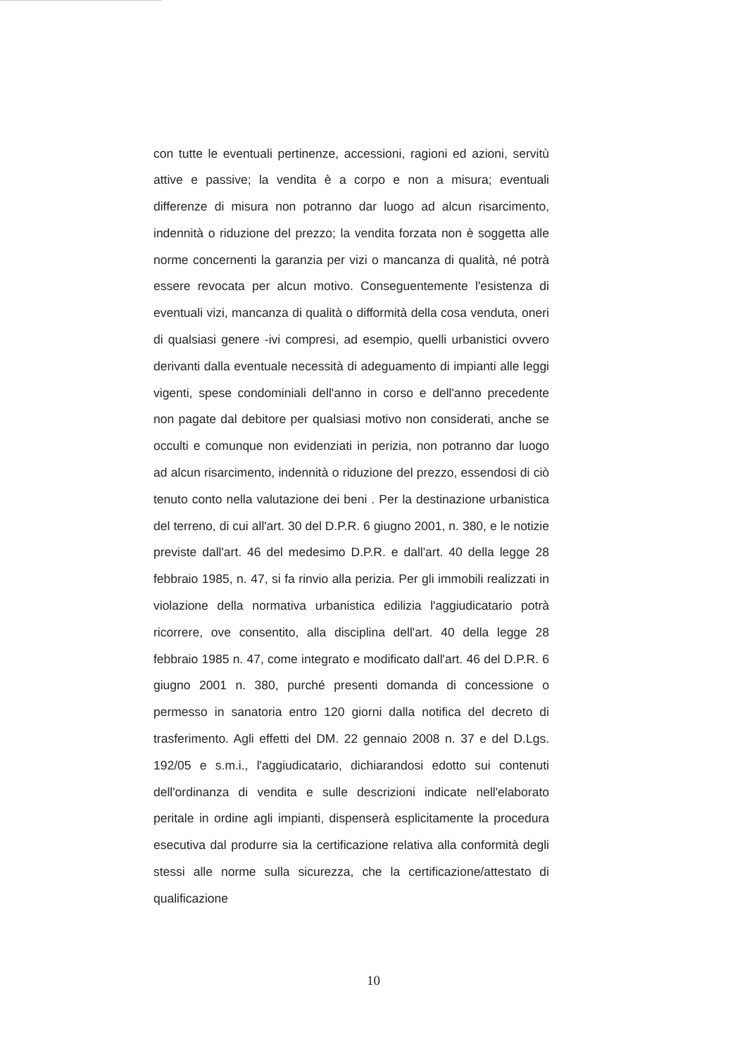con tutte le eventuali pertinenze, accessioni, ragioni ed azioni, servitù attive e passive; la vendita è a corpo e non a misura; eventuali differenze di misura non potranno dar luogo ad alcun risarcimento, indennità o riduzione del prezzo; la vendita forzata non è soggetta alle norme concernenti la garanzia per vizi o mancanza di qualità, né potrà essere revocata per alcun motivo. Conseguentemente l'esistenza di eventuali vizi, mancanza di qualità o difformità della cosa venduta, oneri di qualsiasi genere -ivi compresi, ad esempio, quelli urbanistici ovvero derivanti dalla eventuale necessità di adeguamento di impianti alle leggi vigenti, spese condominiali dell'anno in corso e dell'anno precedente non pagate dal debitore per qualsiasi motivo non considerati, anche se occulti e comunque non evidenziati in perizia, non potranno dar luogo ad alcun risarcimento, indennità o riduzione del prezzo, essendosi di ciò tenuto conto nella valutazione dei beni . Per la destinazione urbanistica del terreno, di cui all'art. 30 del D.P.R. 6 giugno 2001, n. 380, e le notizie previste dall'art. 46 del medesimo D.P.R. e dall'art. 40 della legge 28 febbraio 1985, n. 47, si fa rinvio alla perizia. Per gli immobili realizzati in violazione della normativa urbanistica edilizia l'aggiudicatario potrà ricorrere, ove consentito, alla disciplina dell'art. 40 della legge 28 febbraio 1985 n. 47, come integrato e modificato dall'art. 46 del D.P.R. 6 giugno 2001 n. 380, purché presenti domanda di concessione o permesso in sanatoria entro 120 giorni dalla notifica del decreto di trasferimento. Agli effetti del DM. 22 gennaio 2008 n. 37 e del D.Lgs. 192/05 e s.m.i., l'aggiudicatario, dichiarandosi edotto sui contenuti dell'ordinanza di vendita e sulle descrizioni indicate nell'elaborato peritale in ordine agli impianti, dispenserà esplicitamente la procedura esecutiva dal produrre sia la certificazione relativa alla conformità degli stessi alle norme sulla sicurezza, che la certificazione/attestato di qualificazione
10